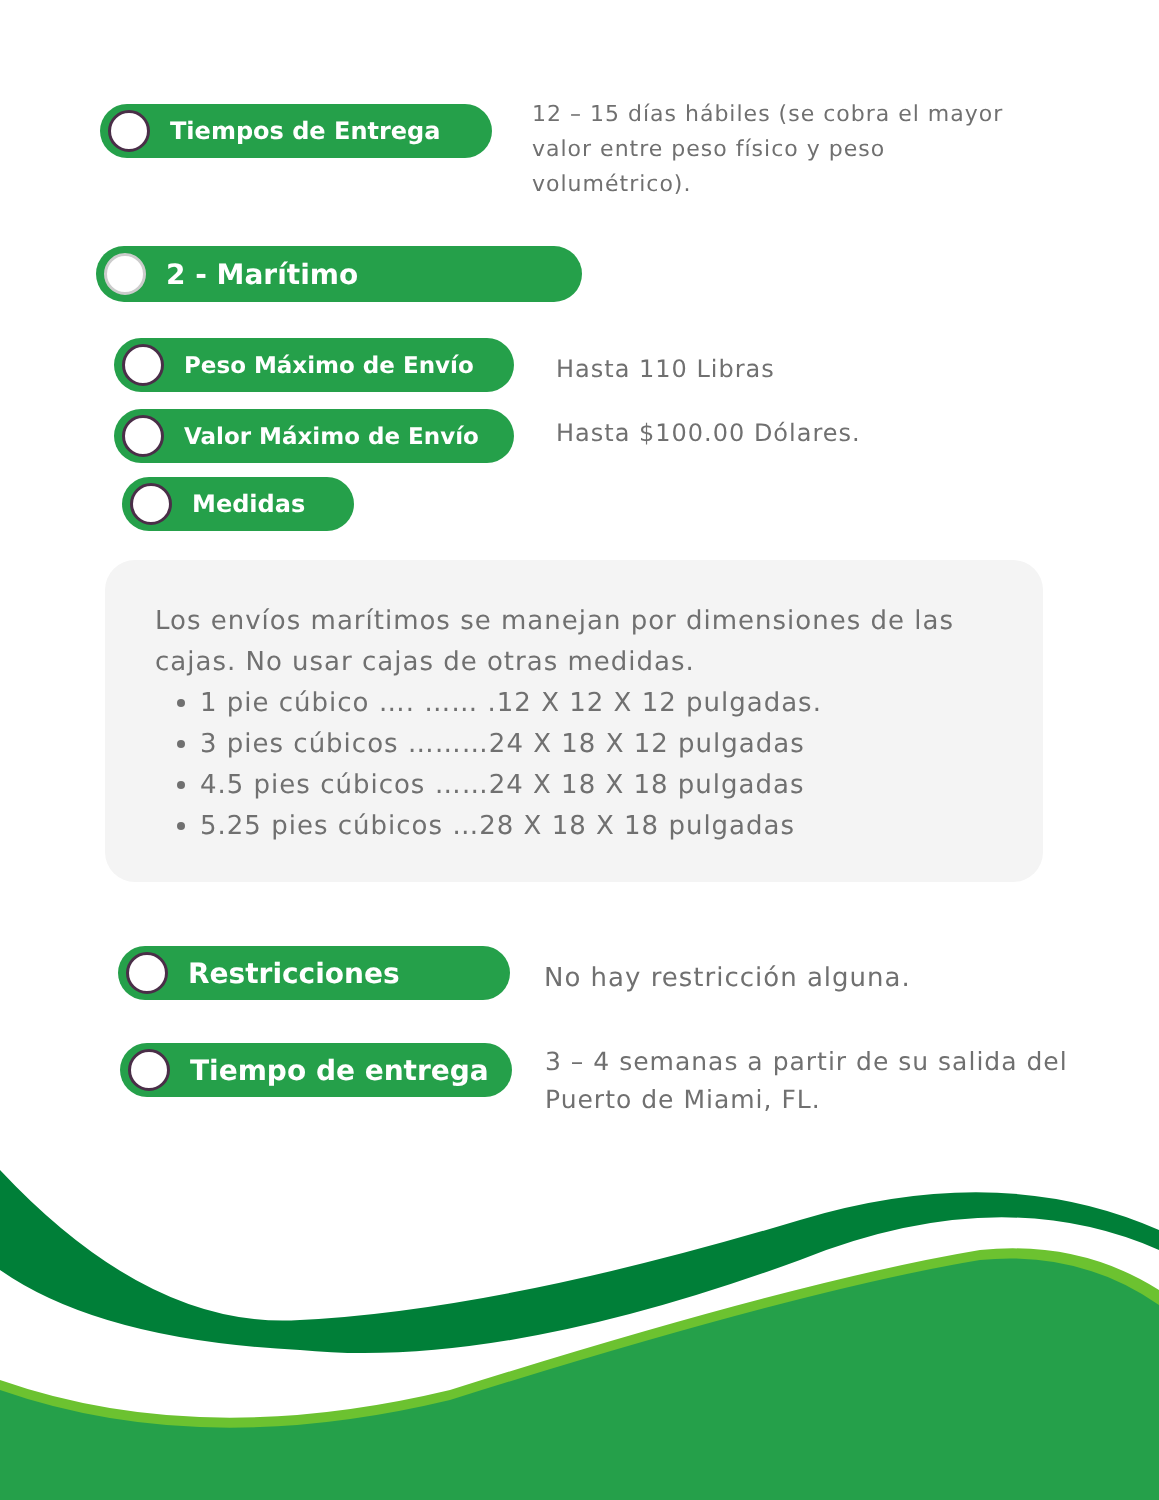Tiempos de Entrega
12 – 15 días hábiles (se cobra el mayor valor entre peso físico y peso volumétrico).
2 - Marítimo
Peso Máximo de Envío
Hasta 110 Libras
Valor Máximo de Envío Hasta $100.00 Dólares.
Medidas
Los envíos marítimos se manejan por dimensiones de las cajas. No usar cajas de otras medidas.
1 pie cúbico …. …… .12 X 12 X 12 pulgadas.
3 pies cúbicos ………24 X 18 X 12 pulgadas
4.5 pies cúbicos ……24 X 18 X 18 pulgadas
5.25 pies cúbicos …28 X 18 X 18 pulgadas
Restricciones
No hay restricción alguna.
Tiempo de entrega
3 – 4 semanas a partir de su salida del Puerto de Miami, FL.